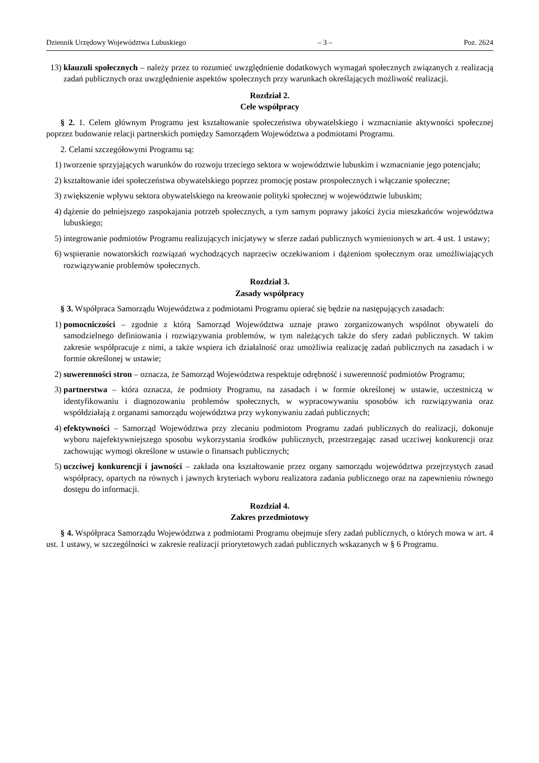Dziennik Urzędowy Województwa Lubuskiego – 3 – Poz. 2624
13) klauzuli społecznych – należy przez to rozumieć uwzględnienie dodatkowych wymagań społecznych związanych z realizacją zadań publicznych oraz uwzględnienie aspektów społecznych przy warunkach określających możliwość realizacji.
Rozdział 2.
Cele współpracy
§ 2. 1. Celem głównym Programu jest kształtowanie społeczeństwa obywatelskiego i wzmacnianie aktywności społecznej poprzez budowanie relacji partnerskich pomiędzy Samorządem Województwa a podmiotami Programu.
2. Celami szczegółowymi Programu są:
1) tworzenie sprzyjających warunków do rozwoju trzeciego sektora w województwie lubuskim i wzmacnianie jego potencjału;
2) kształtowanie idei społeczeństwa obywatelskiego poprzez promocję postaw prospołecznych i włączanie społeczne;
3) zwiększenie wpływu sektora obywatelskiego na kreowanie polityki społecznej w województwie lubuskim;
4) dążenie do pełniejszego zaspokajania potrzeb społecznych, a tym samym poprawy jakości życia mieszkańców województwa lubuskiego;
5) integrowanie podmiotów Programu realizujących inicjatywy w sferze zadań publicznych wymienionych w art. 4 ust. 1 ustawy;
6) wspieranie nowatorskich rozwiązań wychodzących naprzeciw oczekiwaniom i dążeniom społecznym oraz umożliwiających rozwiązywanie problemów społecznych.
Rozdział 3.
Zasady współpracy
§ 3. Współpraca Samorządu Województwa z podmiotami Programu opierać się będzie na następujących zasadach:
1) pomocniczości – zgodnie z którą Samorząd Województwa uznaje prawo zorganizowanych wspólnot obywateli do samodzielnego definiowania i rozwiązywania problemów, w tym należących także do sfery zadań publicznych. W takim zakresie współpracuje z nimi, a także wspiera ich działalność oraz umożliwia realizację zadań publicznych na zasadach i w formie określonej w ustawie;
2) suwerenności stron – oznacza, że Samorząd Województwa respektuje odrębność i suwerenność podmiotów Programu;
3) partnerstwa – która oznacza, że podmioty Programu, na zasadach i w formie określonej w ustawie, uczestniczą w identyfikowaniu i diagnozowaniu problemów społecznych, w wypracowywaniu sposobów ich rozwiązywania oraz współdziałają z organami samorządu województwa przy wykonywaniu zadań publicznych;
4) efektywności – Samorząd Województwa przy zlecaniu podmiotom Programu zadań publicznych do realizacji, dokonuje wyboru najefektywniejszego sposobu wykorzystania środków publicznych, przestrzegając zasad uczciwej konkurencji oraz zachowując wymogi określone w ustawie o finansach publicznych;
5) uczciwej konkurencji i jawności – zakłada ona kształtowanie przez organy samorządu województwa przejrzystych zasad współpracy, opartych na równych i jawnych kryteriach wyboru realizatora zadania publicznego oraz na zapewnieniu równego dostępu do informacji.
Rozdział 4.
Zakres przedmiotowy
§ 4. Współpraca Samorządu Województwa z podmiotami Programu obejmuje sfery zadań publicznych, o których mowa w art. 4 ust. 1 ustawy, w szczególności w zakresie realizacji priorytetowych zadań publicznych wskazanych w § 6 Programu.